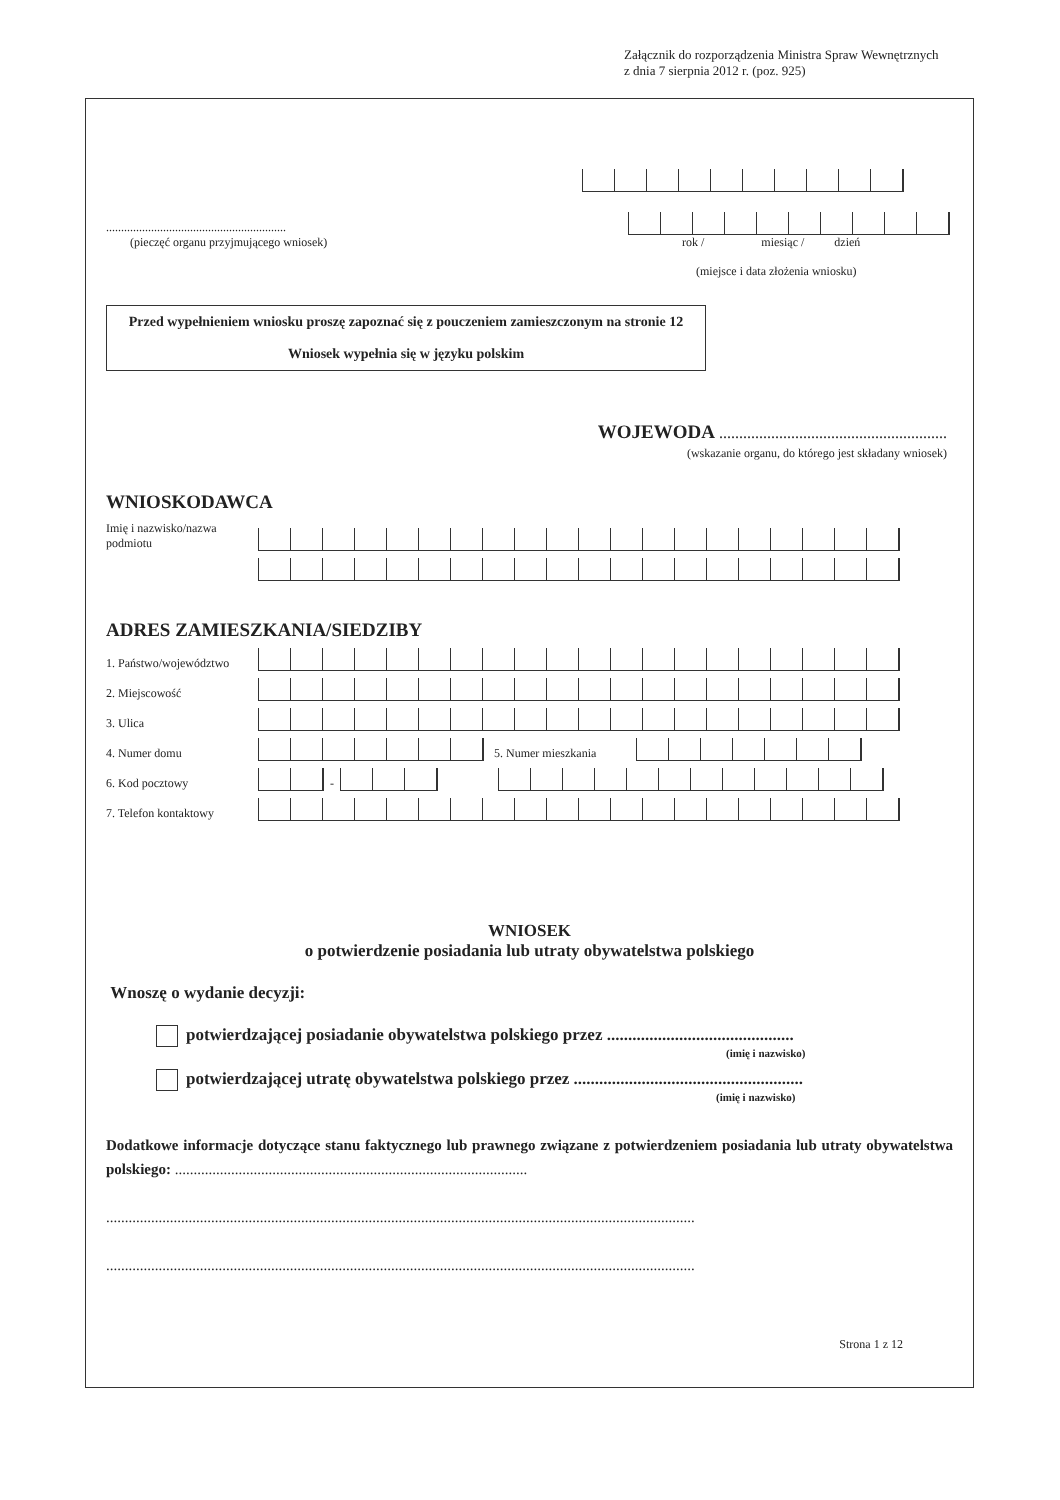Załącznik do rozporządzenia Ministra Spraw Wewnętrznych
z dnia 7 sierpnia 2012 r. (poz. 925)
............................................................
(pieczęć organu przyjmującego wniosek)
rok / miesiąc / dzień
(miejsce i data złożenia wniosku)
Przed wypełnieniem wniosku proszę zapoznać się z pouczeniem zamieszczonym na stronie 12
Wniosek wypełnia się w języku polskim
WOJEWODA .........................................................
(wskazanie organu, do którego jest składany wniosek)
WNIOSKODAWCA
Imię i nazwisko/nazwa podmiotu
ADRES ZAMIESZKANIA/SIEDZIBY
1. Państwo/województwo
2. Miejscowość
3. Ulica
4. Numer domu
5. Numer mieszkania
6. Kod pocztowy
-
7. Telefon kontaktowy
WNIOSEK
o potwierdzenie posiadania lub utraty obywatelstwa polskiego
Wnoszę o wydanie decyzji:
potwierdzającej posiadanie obywatelstwa polskiego przez ............................................
(imię i nazwisko)
potwierdzającej utratę obywatelstwa polskiego przez ......................................................
(imię i nazwisko)
Dodatkowe informacje dotyczące stanu faktycznego lub prawnego związane z potwierdzeniem posiadania lub utraty obywatelstwa polskiego: ..............................................................................................
.............................................................................................................................................................
.............................................................................................................................................................
Strona 1 z 12